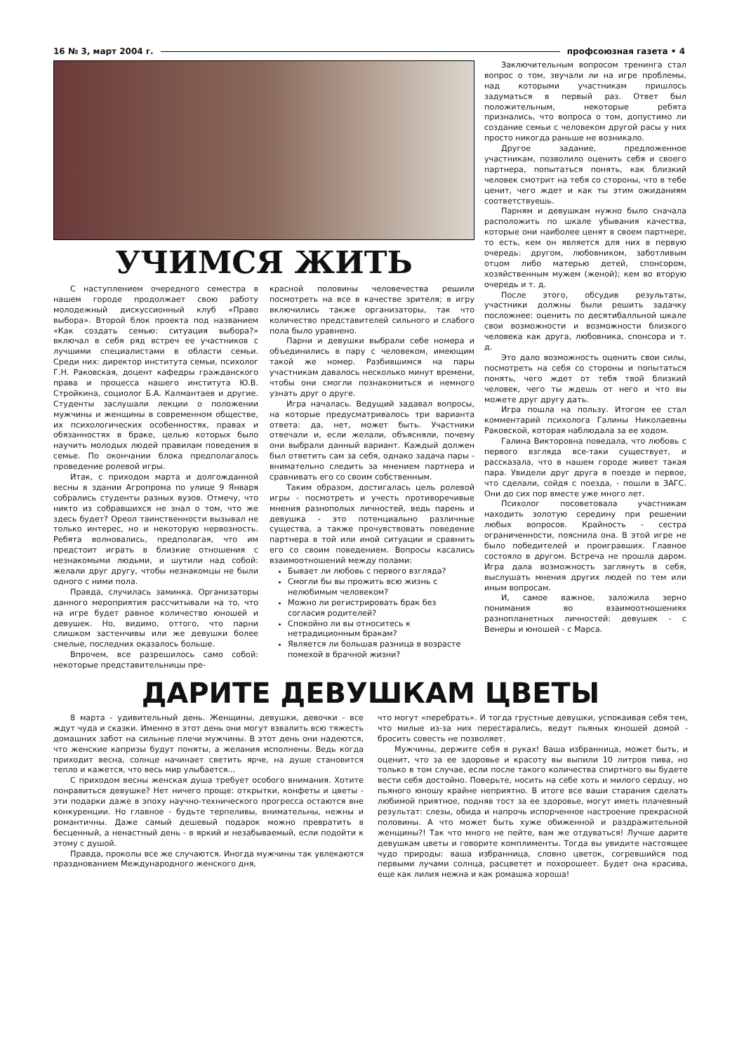16 № 3, март 2004 г. профсоюзная газета • 4
УЧИМСЯ ЖИТЬ
С наступлением очередного семестра в нашем городе продолжает свою работу молодежный дискуссионный клуб «Право выбора». Второй блок проекта под названием «Как создать семью: ситуация выбора?» включал в себя ряд встреч ее участников с лучшими специалистами в области семьи. Среди них: директор института семьи, психолог Г.Н. Раковская, доцент кафедры гражданского права и процесса нашего института Ю.В. Стройкина, социолог Б.А. Калмантаев и другие. Студенты заслушали лекции о положении мужчины и женщины в современном обществе, их психологических особенностях, правах и обязанностях в браке, целью которых было научить молодых людей правилам поведения в семье. По окончании блока предполагалось проведение ролевой игры.
Итак, с приходом марта и долгожданной весны в здании Агропрома по улице 9 Января собрались студенты разных вузов. Отмечу, что никто из собравшихся не знал о том, что же здесь будет? Ореол таинственности вызывал не только интерес, но и некоторую нервозность. Ребята волновались, предполагая, что им предстоит играть в близкие отношения с незнакомыми людьми, и шутили над собой: желали друг другу, чтобы незнакомцы не были одного с ними пола.
Правда, случилась заминка. Организаторы данного мероприятия рассчитывали на то, что на игре будет равное количество юношей и девушек. Но, видимо, оттого, что парни слишком застенчивы или же девушки более смелые, последних оказалось больше.
Впрочем, все разрешилось само собой: некоторые представительницы пре-
красной половины человечества решили посмотреть на все в качестве зрителя; в игру включились также организаторы, так что количество представителей сильного и слабого пола было уравнено.
Парни и девушки выбрали себе номера и объединились в пару с человеком, имеющим такой же номер. Разбившимся на пары участникам давалось несколько минут времени, чтобы они смогли познакомиться и немного узнать друг о друге.
Игра началась. Ведущий задавал вопросы, на которые предусматривалось три варианта ответа: да, нет, может быть. Участники отвечали и, если желали, объясняли, почему они выбрали данный вариант. Каждый должен был ответить сам за себя, однако задача пары - внимательно следить за мнением партнера и сравнивать его со своим собственным.
Таким образом, достигалась цель ролевой игры - посмотреть и учесть противоречивые мнения разнополых личностей, ведь парень и девушка - это потенциально различные существа, а также прочувствовать поведение партнера в той или иной ситуации и сравнить его со своим поведением. Вопросы касались взаимоотношений между полами:
Бывает ли любовь с первого взгляда?
Смогли бы вы прожить всю жизнь с нелюбимым человеком?
Можно ли регистрировать брак без согласия родителей?
Спокойно ли вы относитесь к нетрадиционным бракам?
Является ли большая разница в возрасте помехой в брачной жизни?
Заключительным вопросом тренинга стал вопрос о том, звучали ли на игре проблемы, над которыми участникам пришлось задуматься в первый раз. Ответ был положительным, некоторые ребята признались, что вопроса о том, допустимо ли создание семьи с человеком другой расы у них просто никогда раньше не возникало.
Другое задание, предложенное участникам, позволило оценить себя и своего партнера, попытаться понять, как близкий человек смотрит на тебя со стороны, что в тебе ценит, чего ждет и как ты этим ожиданиям соответствуешь.
Парням и девушкам нужно было сначала расположить по шкале убывания качества, которые они наиболее ценят в своем партнере, то есть, кем он является для них в первую очередь: другом, любовником, заботливым отцом либо матерью детей, спонсором, хозяйственным мужем (женой); кем во вторую очередь и т. д.
После этого, обсудив результаты, участники должны были решить задачку посложнее: оценить по десятибалльной шкале свои возможности и возможности близкого человека как друга, любовника, спонсора и т. д.
Это дало возможность оценить свои силы, посмотреть на себя со стороны и попытаться понять, чего ждет от тебя твой близкий человек, чего ты ждешь от него и что вы можете друг другу дать.
Игра пошла на пользу. Итогом ее стал комментарий психолога Галины Николаевны Раковской, которая наблюдала за ее ходом.
Галина Викторовна поведала, что любовь с первого взгляда все-таки существует, и рассказала, что в нашем городе живет такая пара. Увидели друг друга в поезде и первое, что сделали, сойдя с поезда, - пошли в ЗАГС. Они до сих пор вместе уже много лет.
Психолог посоветовала участникам находить золотую середину при решении любых вопросов. Крайность - сестра ограниченности, пояснила она. В этой игре не было победителей и проигравших. Главное состояло в другом. Встреча не прошла даром. Игра дала возможность заглянуть в себя, выслушать мнения других людей по тем или иным вопросам.
И, самое важное, заложила зерно понимания во взаимоотношениях разнопланетных личностей: девушек - с Венеры и юношей - с Марса.
ДАРИТЕ ДЕВУШКАМ ЦВЕТЫ
8 марта - удивительный день. Женщины, девушки, девочки - все ждут чуда и сказки. Именно в этот день они могут взвалить всю тяжесть домашних забот на сильные плечи мужчины. В этот день они надеются, что женские капризы будут поняты, а желания исполнены. Ведь когда приходит весна, солнце начинает светить ярче, на душе становится тепло и кажется, что весь мир улыбается...
С приходом весны женская душа требует особого внимания. Хотите понравиться девушке? Нет ничего проще: открытки, конфеты и цветы - эти подарки даже в эпоху научно-технического прогресса остаются вне конкуренции. Но главное - будьте терпеливы, внимательны, нежны и романтичны. Даже самый дешевый подарок можно превратить в бесценный, а ненастный день - в яркий и незабываемый, если подойти к этому с душой.
Правда, проколы все же случаются. Иногда мужчины так увлекаются празднованием Международного женского дня,
что могут «перебрать». И тогда грустные девушки, успокаивая себя тем, что милые из-за них перестарались, ведут пьяных юношей домой - бросить совесть не позволяет.
Мужчины, держите себя в руках! Ваша избранница, может быть, и оценит, что за ее здоровье и красоту вы выпили 10 литров пива, но только в том случае, если после такого количества спиртного вы будете вести себя достойно. Поверьте, носить на себе хоть и милого сердцу, но пьяного юношу крайне неприятно. В итоге все ваши старания сделать любимой приятное, подняв тост за ее здоровье, могут иметь плачевный результат: слезы, обида и напрочь испорченное настроение прекрасной половины. А что может быть хуже обиженной и раздражительной женщины?! Так что много не пейте, вам же отдуваться! Лучше дарите девушкам цветы и говорите комплименты. Тогда вы увидите настоящее чудо природы: ваша избранница, словно цветок, согревшийся под первыми лучами солнца, расцветет и похорошеет. Будет она красива, еще как лилия нежна и как ромашка хороша!